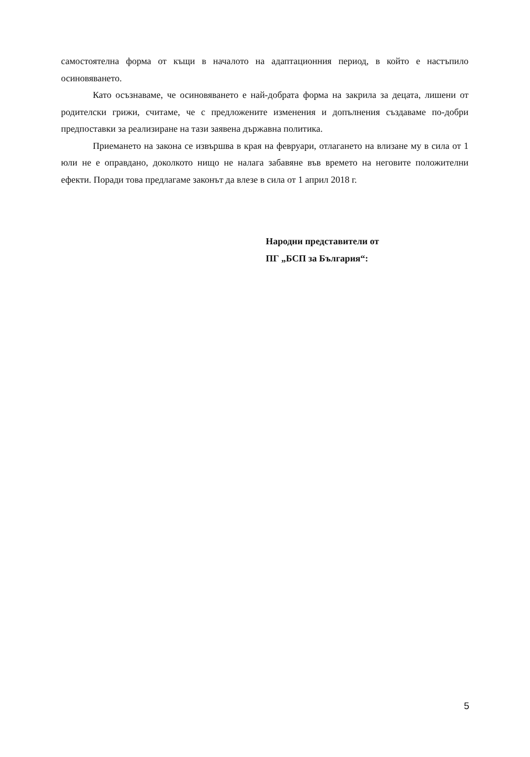самостоятелна форма от къщи в началото на адаптационния период, в който е настъпило осиновяването.
Като осъзнаваме, че осиновяването е най-добрата форма на закрила за децата, лишени от родителски грижи, считаме, че с предложените изменения и допълнения създаваме по-добри предпоставки за реализиране на тази заявена държавна политика.
Приемането на закона се извършва в края на февруари, отлагането на влизане му в сила от 1 юли не е оправдано, доколкото нищо не налага забавяне във времето на неговите положителни ефекти. Поради това предлагаме законът да влезе в сила от 1 април 2018 г.
Народни представители от
ПГ „БСП за България“:
5